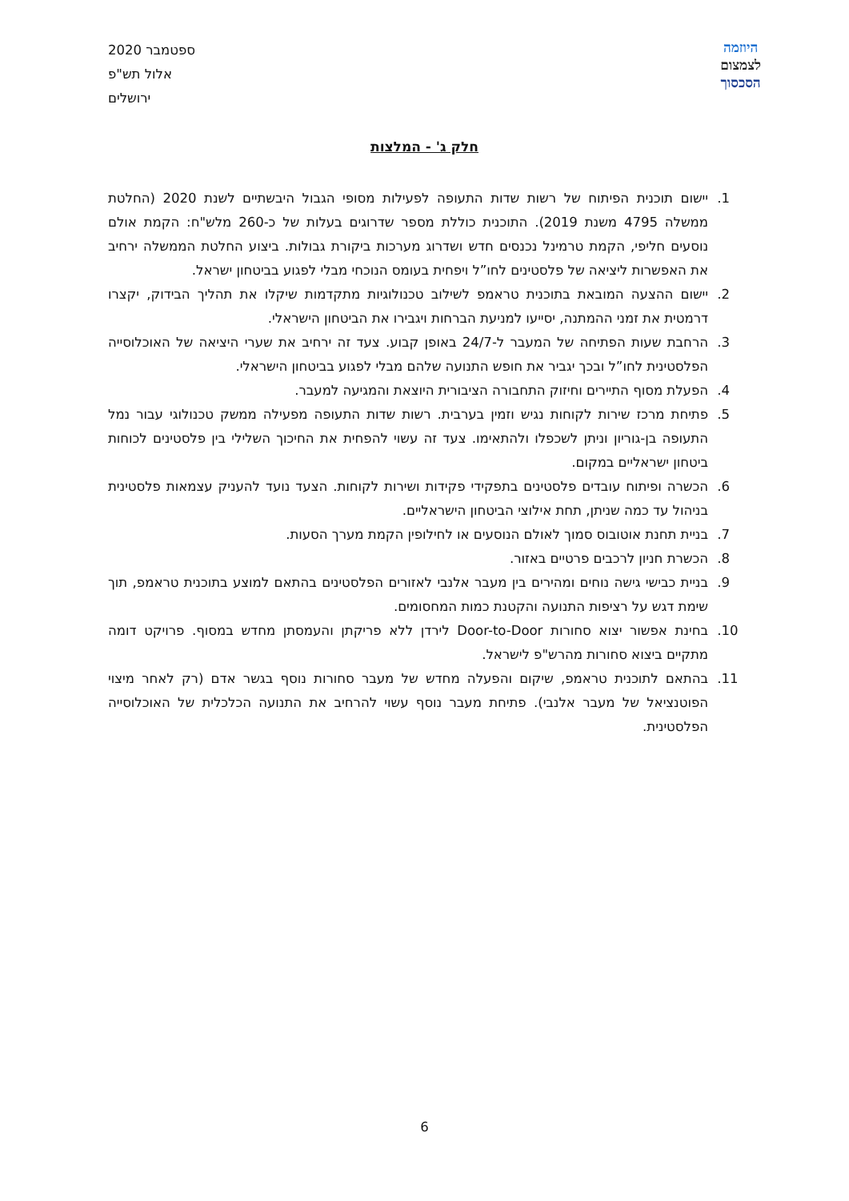ספטמבר 2020
אלול תש"פ
ירושלים
היוזמה
לצמצום
הסכסוך
חלק ג' - המלצות
1. יישום תוכנית הפיתוח של רשות שדות התעופה לפעילות מסופי הגבול היבשתיים לשנת 2020 (החלטת ממשלה 4795 משנת 2019). התוכנית כוללת מספר שדרוגים בעלות של כ-260 מלש"ח: הקמת אולם נוסעים חליפי, הקמת טרמינל נכנסים חדש ושדרוג מערכות ביקורת גבולות. ביצוע החלטת הממשלה ירחיב את האפשרות ליציאה של פלסטינים לחו”ל ויפחית בעומס הנוכחי מבלי לפגוע בביטחון ישראל.
2. יישום ההצעה המובאת בתוכנית טראמפ לשילוב טכנולוגיות מתקדמות שיקלו את תהליך הבידוק, יקצרו דרמטית את זמני ההמתנה, יסייעו למניעת הברחות ויגבירו את הביטחון הישראלי.
3. הרחבת שעות הפתיחה של המעבר ל-24/7 באופן קבוע. צעד זה ירחיב את שערי היציאה של האוכלוסייה הפלסטינית לחו”ל ובכך יגביר את חופש התנועה שלהם מבלי לפגוע בביטחון הישראלי.
4. הפעלת מסוף התיירים וחיזוק התחבורה הציבורית היוצאת והמגיעה למעבר.
5. פתיחת מרכז שירות לקוחות נגיש וזמין בערבית. רשות שדות התעופה מפעילה ממשק טכנולוגי עבור נמל התעופה בן-גוריון וניתן לשכפלו ולהתאימו. צעד זה עשוי להפחית את החיכוך השלילי בין פלסטינים לכוחות ביטחון ישראליים במקום.
6. הכשרה ופיתוח עובדים פלסטינים בתפקידי פקידות ושירות לקוחות. הצעד נועד להעניק עצמאות פלסטינית בניהול עד כמה שניתן, תחת אילוצי הביטחון הישראליים.
7. בניית תחנת אוטובוס סמוך לאולם הנוסעים או לחילופין הקמת מערך הסעות.
8. הכשרת חניון לרכבים פרטיים באזור.
9. בניית כבישי גישה נוחים ומהירים בין מעבר אלנבי לאזורים הפלסטינים בהתאם למוצע בתוכנית טראמפ, תוך שימת דגש על רציפות התנועה והקטנת כמות המחסומים.
10. בחינת אפשור יצוא סחורות Door-to-Door לירדן ללא פריקתן והעמסתן מחדש במסוף. פרויקט דומה מתקיים ביצוא סחורות מהרש"פ לישראל.
11. בהתאם לתוכנית טראמפ, שיקום והפעלה מחדש של מעבר סחורות נוסף בגשר אדם (רק לאחר מיצוי הפוטנציאל של מעבר אלנבי). פתיחת מעבר נוסף עשוי להרחיב את התנועה הכלכלית של האוכלוסייה הפלסטינית.
6